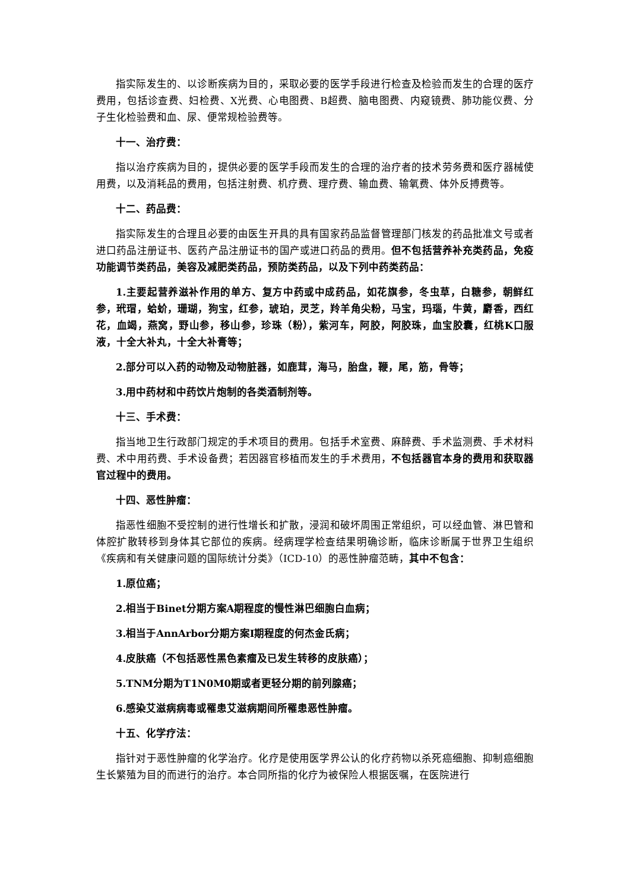指实际发生的、以诊断疾病为目的，采取必要的医学手段进行检查及检验而发生的合理的医疗费用，包括诊查费、妇检费、X光费、心电图费、B超费、脑电图费、内窥镜费、肺功能仪费、分子生化检验费和血、尿、便常规检验费等。
十一、治疗费：
指以治疗疾病为目的，提供必要的医学手段而发生的合理的治疗者的技术劳务费和医疗器械使用费，以及消耗品的费用，包括注射费、机疗费、理疗费、输血费、输氧费、体外反搏费等。
十二、药品费：
指实际发生的合理且必要的由医生开具的具有国家药品监督管理部门核发的药品批准文号或者进口药品注册证书、医药产品注册证书的国产或进口药品的费用。但不包括营养补充类药品，免疫功能调节类药品，美容及减肥类药品，预防类药品，以及下列中药类药品：
1.主要起营养滋补作用的单方、复方中药或中成药品，如花旗参，冬虫草，白糖参，朝鲜红参，玳瑁，蛤蚧，珊瑚，狗宝，红参，琥珀，灵芝，羚羊角尖粉，马宝，玛瑙，牛黄，麝香，西红花，血竭，燕窝，野山参，移山参，珍珠（粉），紫河车，阿胶，阿胶珠，血宝胶囊，红桃K口服液，十全大补丸，十全大补膏等；
2.部分可以入药的动物及动物脏器，如鹿茸，海马，胎盘，鞭，尾，筋，骨等；
3.用中药材和中药饮片炮制的各类酒制剂等。
十三、手术费：
指当地卫生行政部门规定的手术项目的费用。包括手术室费、麻醉费、手术监测费、手术材料费、术中用药费、手术设备费；若因器官移植而发生的手术费用，不包括器官本身的费用和获取器官过程中的费用。
十四、恶性肿瘤：
指恶性细胞不受控制的进行性增长和扩散，浸润和破坏周围正常组织，可以经血管、淋巴管和体腔扩散转移到身体其它部位的疾病。经病理学检查结果明确诊断，临床诊断属于世界卫生组织《疾病和有关健康问题的国际统计分类》（ICD-10）的恶性肿瘤范畴，其中不包含：
1.原位癌；
2.相当于Binet分期方案A期程度的慢性淋巴细胞白血病；
3.相当于AnnArbor分期方案I期程度的何杰金氏病；
4.皮肤癌（不包括恶性黑色素瘤及已发生转移的皮肤癌）；
5.TNM分期为T1N0M0期或者更轻分期的前列腺癌；
6.感染艾滋病病毒或罹患艾滋病期间所罹患恶性肿瘤。
十五、化学疗法：
指针对于恶性肿瘤的化学治疗。化疗是使用医学界公认的化疗药物以杀死癌细胞、抑制癌细胞生长繁殖为目的而进行的治疗。本合同所指的化疗为被保险人根据医嘱，在医院进行